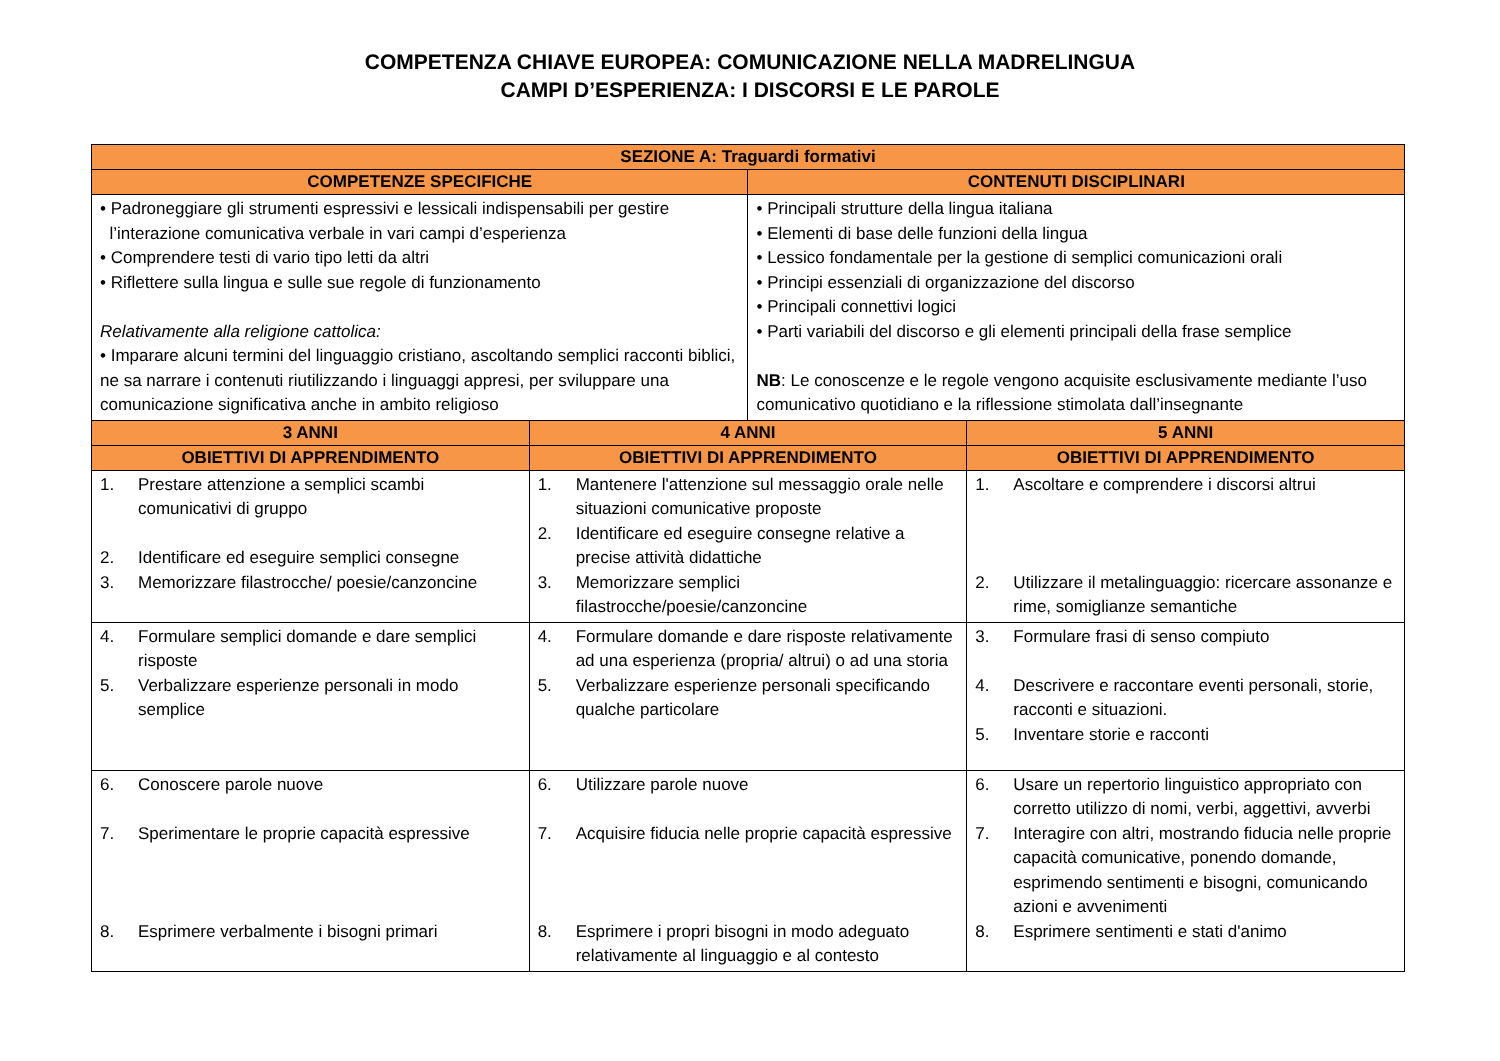COMPETENZA CHIAVE EUROPEA: COMUNICAZIONE NELLA MADRELINGUA
CAMPI D’ESPERIENZA: I DISCORSI E LE PAROLE
| SEZIONE A: Traguardi formativi | | | |
| --- | --- | --- | --- |
| COMPETENZE SPECIFICHE | | CONTENUTI DISCIPLINARI | |
| • Padroneggiare gli strumenti espressivi e lessicali indispensabili per gestire l’interazione comunicativa verbale in vari campi d’esperienza • Comprendere testi di vario tipo letti da altri • Riflettere sulla lingua e sulle sue regole di funzionamento Relativamente alla religione cattolica: • Imparare alcuni termini del linguaggio cristiano, ascoltando semplici racconti biblici, ne sa narrare i contenuti riutilizzando i linguaggi appresi, per sviluppare una comunicazione significativa anche in ambito religioso | | • Principali strutture della lingua italiana • Elementi di base delle funzioni della lingua • Lessico fondamentale per la gestione di semplici comunicazioni orali • Principi essenziali di organizzazione del discorso • Principali connettivi logici • Parti variabili del discorso e gli elementi principali della frase semplice NB : Le conoscenze e le regole vengono acquisite esclusivamente mediante l’uso comunicativo quotidiano e la riflessione stimolata dall’insegnante | |
| 3 ANNI | 4 ANNI | | 5 ANNI |
| OBIETTIVI DI APPRENDIMENTO | OBIETTIVI DI APPRENDIMENTO | | OBIETTIVI DI APPRENDIMENTO |
| 1. Prestare attenzione a semplici scambi comunicativi di gruppo 2. Identificare ed eseguire semplici consegne 3. Memorizzare filastrocche/ poesie/canzoncine | 1. Mantenere l'attenzione sul messaggio orale nelle situazioni comunicative proposte 2. Identificare ed eseguire consegne relative a precise attività didattiche 3. Memorizzare semplici filastrocche/poesie/canzoncine | | 1. Ascoltare e comprendere i discorsi altrui 2. Utilizzare il metalinguaggio: ricercare assonanze e rime, somiglianze semantiche |
| 4. Formulare semplici domande e dare semplici risposte 5. Verbalizzare esperienze personali in modo semplice | 4. Formulare domande e dare risposte relativamente ad una esperienza (propria/ altrui) o ad una storia 5. Verbalizzare esperienze personali specificando qualche particolare | | 3. Formulare frasi di senso compiuto 4. Descrivere e raccontare eventi personali, storie, racconti e situazioni. 5. Inventare storie e racconti |
| 6. Conoscere parole nuove 7. Sperimentare le proprie capacità espressive 8. Esprimere verbalmente i bisogni primari | 6. Utilizzare parole nuove 7. Acquisire fiducia nelle proprie capacità espressive 8. Esprimere i propri bisogni in modo adeguato relativamente al linguaggio e al contesto | | 6. Usare un repertorio linguistico appropriato con corretto utilizzo di nomi, verbi, aggettivi, avverbi 7. Interagire con altri, mostrando fiducia nelle proprie capacità comunicative, ponendo domande, esprimendo sentimenti e bisogni, comunicando azioni e avvenimenti 8. Esprimere sentimenti e stati d'animo |